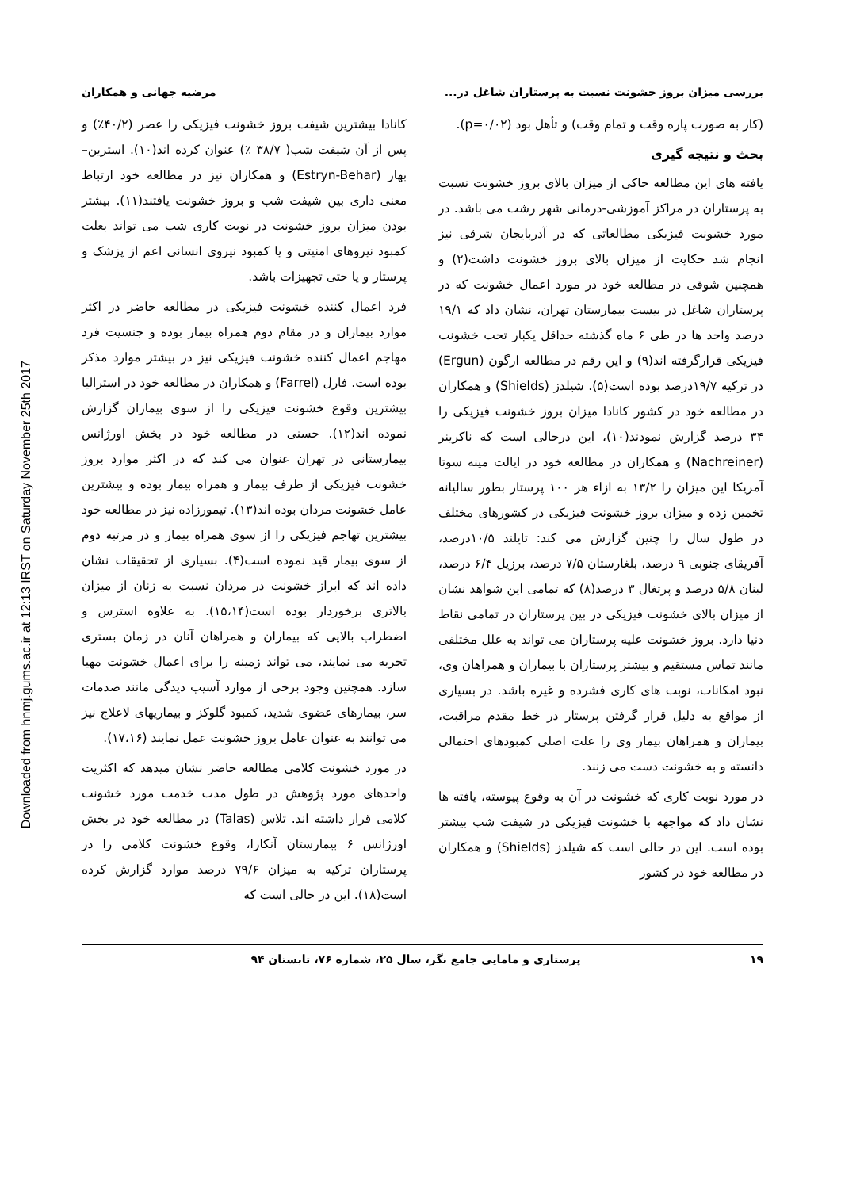Downloaded from hnmj.gums.ac.ir at 12:13 IRST on Saturday November 25th 2017
بررسی میزان بروز خشونت نسبت به پرستاران شاغل در... مرضیه جهانی و همکاران
(کار به صورت پاره وقت و تمام وقت) و تأهل بود (p=۰/۰۲).
بحث و نتیجه گیری
یافته های این مطالعه حاکی از میزان بالای بروز خشونت نسبت به پرستاران در مراکز آموزشی-درمانی شهر رشت می باشد. در مورد خشونت فیزیکی مطالعاتی که در آذربایجان شرقی نیز انجام شد حکایت از میزان بالای بروز خشونت داشت(۲) و همچنین شوقی در مطالعه خود در مورد اعمال خشونت که در پرستاران شاغل در بیست بیمارستان تهران، نشان داد که ۱۹/۱ درصد واحد ها در طی ۶ ماه گذشته حداقل یکبار تحت خشونت فیزیکی قرارگرفته اند(۹) و این رقم در مطالعه ارگون (Ergun) در ترکیه ۱۹/۷درصد بوده است(۵). شیلدز (Shields) و همکاران در مطالعه خود در کشور کانادا میزان بروز خشونت فیزیکی را ۳۴ درصد گزارش نمودند(۱۰)، این درحالی است که ناکرینر (Nachreiner) و همکاران در مطالعه خود در ایالت مینه سوتا آمریکا این میزان را ۱۳/۲ به ازاء هر ۱۰۰ پرستار بطور سالیانه تخمین زده و میزان بروز خشونت فیزیکی در کشورهای مختلف در طول سال را چنین گزارش می کند: تایلند ۱۰/۵درصد، آفریقای جنوبی ۹ درصد، بلغارستان ۷/۵ درصد، برزیل ۶/۴ درصد، لبنان ۵/۸ درصد و پرتغال ۳ درصد(۸) که تمامی این شواهد نشان از میزان بالای خشونت فیزیکی در بین پرستاران در تمامی نقاط دنیا دارد. بروز خشونت علیه پرستاران می تواند به علل مختلفی مانند تماس مستقیم و بیشتر پرستاران با بیماران و همراهان وی، نبود امکانات، نوبت های کاری فشرده و غیره باشد. در بسیاری از مواقع به دلیل قرار گرفتن پرستار در خط مقدم مراقبت، بیماران و همراهان بیمار وی را علت اصلی کمبودهای احتمالی دانسته و به خشونت دست می زنند.
در مورد نوبت کاری که خشونت در آن به وقوع پیوسته، یافته ها نشان داد که مواجهه با خشونت فیزیکی در شیفت شب بیشتر بوده است. این در حالی است که شیلدز (Shields) و همکاران در مطالعه خود در کشور
کانادا بیشترین شیفت بروز خشونت فیزیکی را عصر (۴۰/۲٪) و پس از آن شیفت شب( ۳۸/۷ ٪) عنوان کرده اند(۱۰). استرین– بهار (Estryn-Behar) و همکاران نیز در مطالعه خود ارتباط معنی داری بین شیفت شب و بروز خشونت یافتند(۱۱). بیشتر بودن میزان بروز خشونت در نوبت کاری شب می تواند بعلت کمبود نیروهای امنیتی و یا کمبود نیروی انسانی اعم از پزشک و پرستار و یا حتی تجهیزات باشد.
فرد اعمال کننده خشونت فیزیکی در مطالعه حاضر در اکثر موارد بیماران و در مقام دوم همراه بیمار بوده و جنسیت فرد مهاجم اعمال کننده خشونت فیزیکی نیز در بیشتر موارد مذکر بوده است. فارل (Farrel) و همکاران در مطالعه خود در استرالیا بیشترین وقوع خشونت فیزیکی را از سوی بیماران گزارش نموده اند(۱۲). حسنی در مطالعه خود در بخش اورژانس بیمارستانی در تهران عنوان می کند که در اکثر موارد بروز خشونت فیزیکی از طرف بیمار و همراه بیمار بوده و بیشترین عامل خشونت مردان بوده اند(۱۳). تیمورزاده نیز در مطالعه خود بیشترین تهاجم فیزیکی را از سوی همراه بیمار و در مرتبه دوم از سوی بیمار قید نموده است(۴). بسیاری از تحقیقات نشان داده اند که ابراز خشونت در مردان نسبت به زنان از میزان بالاتری برخوردار بوده است(۱۵،۱۴). به علاوه استرس و اضطراب بالایی که بیماران و همراهان آنان در زمان بستری تجربه می نمایند، می تواند زمینه را برای اعمال خشونت مهیا سازد. همچنین وجود برخی از موارد آسیب دیدگی مانند صدمات سر، بیمارهای عضوی شدید، کمبود گلوکز و بیماریهای لاعلاج نیز می توانند به عنوان عامل بروز خشونت عمل نمایند (۱۷،۱۶).
در مورد خشونت کلامی مطالعه حاضر نشان میدهد که اکثریت واحدهای مورد پژوهش در طول مدت خدمت مورد خشونت کلامی قرار داشته اند. تلاس (Talas) در مطالعه خود در بخش اورژانس ۶ بیمارستان آنکارا، وقوع خشونت کلامی را در پرستاران ترکیه به میزان ۷۹/۶ درصد موارد گزارش کرده است(۱۸). این در حالی است که
۱۹ پرستاری و مامایی جامع نگر، سال ۲۵، شماره ۷۶، تابستان ۹۴